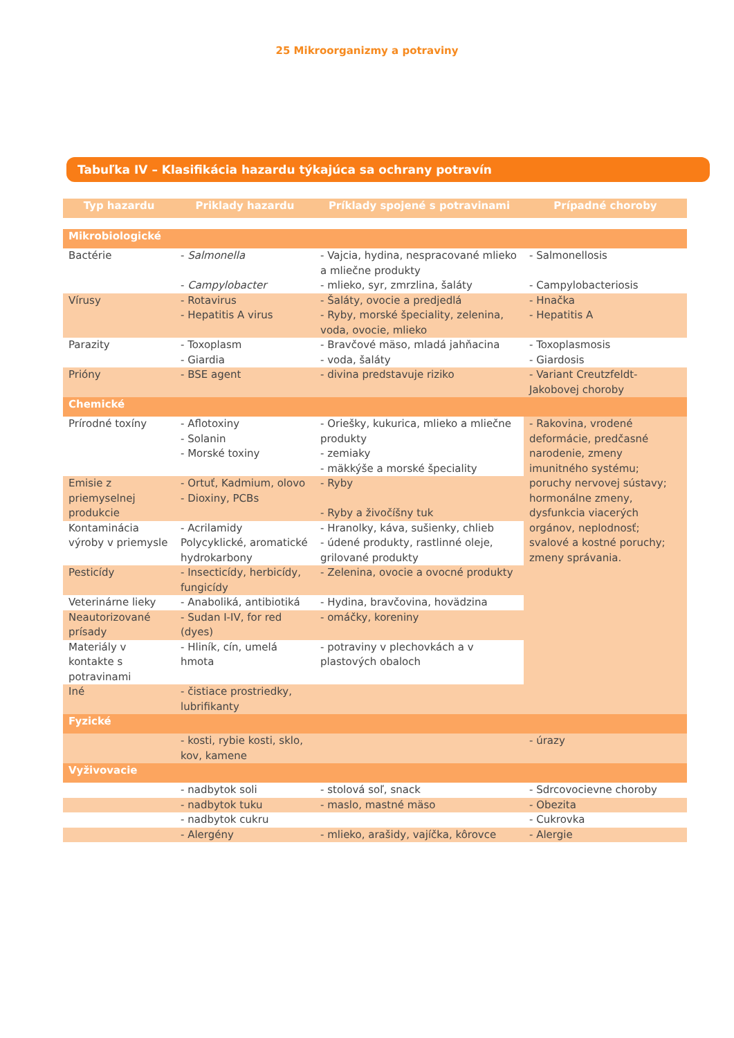25 Mikroorganizmy a potraviny
Tabuľka IV – Klasifikácia hazardu týkajúca sa ochrany potravín
| Typ hazardu | Priklady hazardu | Príklady spojené s potravinami | Prípadné choroby |
| --- | --- | --- | --- |
| Mikrobiologické | | | |
| Bactérie | - Salmonella - Campylobacter | - Vajcia, hydina, nespracované mlieko a mliečne produkty - mlieko, syr, zmrzlina, šaláty | - Salmonellosis - Campylobacteriosis |
| Vírusy | - Rotavirus - Hepatitis A virus | - Šaláty, ovocie a predjedlá - Ryby, morské špeciality, zelenina, voda, ovocie, mlieko | - Hnačka - Hepatitis A |
| Parazity | - Toxoplasm - Giardia | - Bravčové mäso, mladá jahňacina - voda, šaláty | - Toxoplasmosis - Giardosis |
| Prióny | - BSE agent | - divina predstavuje riziko | - Variant Creutzfeldt-Jakobovej choroby |
| Chemické | | | |
| Prírodné toxíny | - Aflotoxiny - Solanin - Morské toxiny | - Oriešky, kukurica, mlieko a mliečne produkty - zemiaky - mäkkýše a morské špeciality | - Rakovina, vrodené deformácie, predčasné narodenie, zmeny imunitného systému; poruchy nervovej sústavy; hormonálne zmeny, dysfunkcia viacerých orgánov, neplodnosť; svalové a kostné poruchy; zmeny správania. |
| Emisie z priemyselnej produkcie | - Ortuť, Kadmium, olovo - Dioxiny, PCBs | - Ryby - Ryby a živočíšny tuk | |
| Kontaminácia výroby v priemysle | - Acrilamidy Polycyklické, aromatické hydrokarbony | - Hranolky, káva, sušienky, chlieb - údené produkty, rastlinné oleje, grilované produkty | |
| Pesticídy | - Insecticídy, herbicídy, fungicídy | - Zelenina, ovocie a ovocné produkty | |
| Veterinárne lieky | - Anaboliká, antibiotiká | - Hydina, bravčovina, hovädzina | |
| Neautorizované prísady | - Sudan I-IV, for red (dyes) | - omáčky, koreniny | |
| Materiály v kontakte s potravinami | - Hliník, cín, umelá hmota | - potraviny v plechovkách a v plastových obaloch | |
| Iné | - čistiace prostriedky, lubrifikanty | | |
| Fyzické | | | |
| | - kosti, rybie kosti, sklo, kov, kamene | | - úrazy |
| Vyživovacie | | | |
| | - nadbytok soli | - stolová soľ, snack | - Sdrcovocievne choroby |
| | - nadbytok tuku | - maslo, mastné mäso | - Obezita |
| | - nadbytok cukru | | - Cukrovka |
| | - Alergény | - mlieko, arašidy, vajíčka, kôrovce | - Alergie |